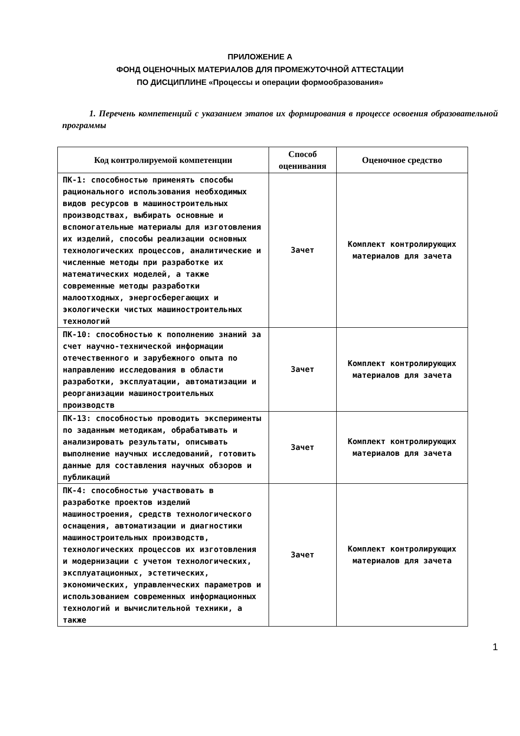ПРИЛОЖЕНИЕ А
ФОНД ОЦЕНОЧНЫХ МАТЕРИАЛОВ ДЛЯ ПРОМЕЖУТОЧНОЙ АТТЕСТАЦИИ
ПО ДИСЦИПЛИНЕ «Процессы и операции формообразования»
1. Перечень компетенций с указанием этапов их формирования в процессе освоения образовательной программы
| Код контролируемой компетенции | Способ оценивания | Оценочное средство |
| --- | --- | --- |
| ПК-1: способностью применять способы рационального использования необходимых видов ресурсов в машиностроительных производствах, выбирать основные и вспомогательные материалы для изготовления их изделий, способы реализации основных технологических процессов, аналитические и численные методы при разработке их математических моделей, а также современные методы разработки малоотходных, энергосберегающих и экологически чистых машиностроительных технологий | Зачет | Комплект контролирующих материалов для зачета |
| ПК-10: способностью к пополнению знаний за счет научно-технической информации отечественного и зарубежного опыта по направлению исследования в области разработки, эксплуатации, автоматизации и реорганизации машиностроительных производств | Зачет | Комплект контролирующих материалов для зачета |
| ПК-13: способностью проводить эксперименты по заданным методикам, обрабатывать и анализировать результаты, описывать выполнение научных исследований, готовить данные для составления научных обзоров и публикаций | Зачет | Комплект контролирующих материалов для зачета |
| ПК-4: способностью участвовать в разработке проектов изделий машиностроения, средств технологического оснащения, автоматизации и диагностики машиностроительных производств, технологических процессов их изготовления и модернизации с учетом технологических, эксплуатационных, эстетических, экономических, управленческих параметров и использованием современных информационных технологий и вычислительной техники, а также | Зачет | Комплект контролирующих материалов для зачета |
1